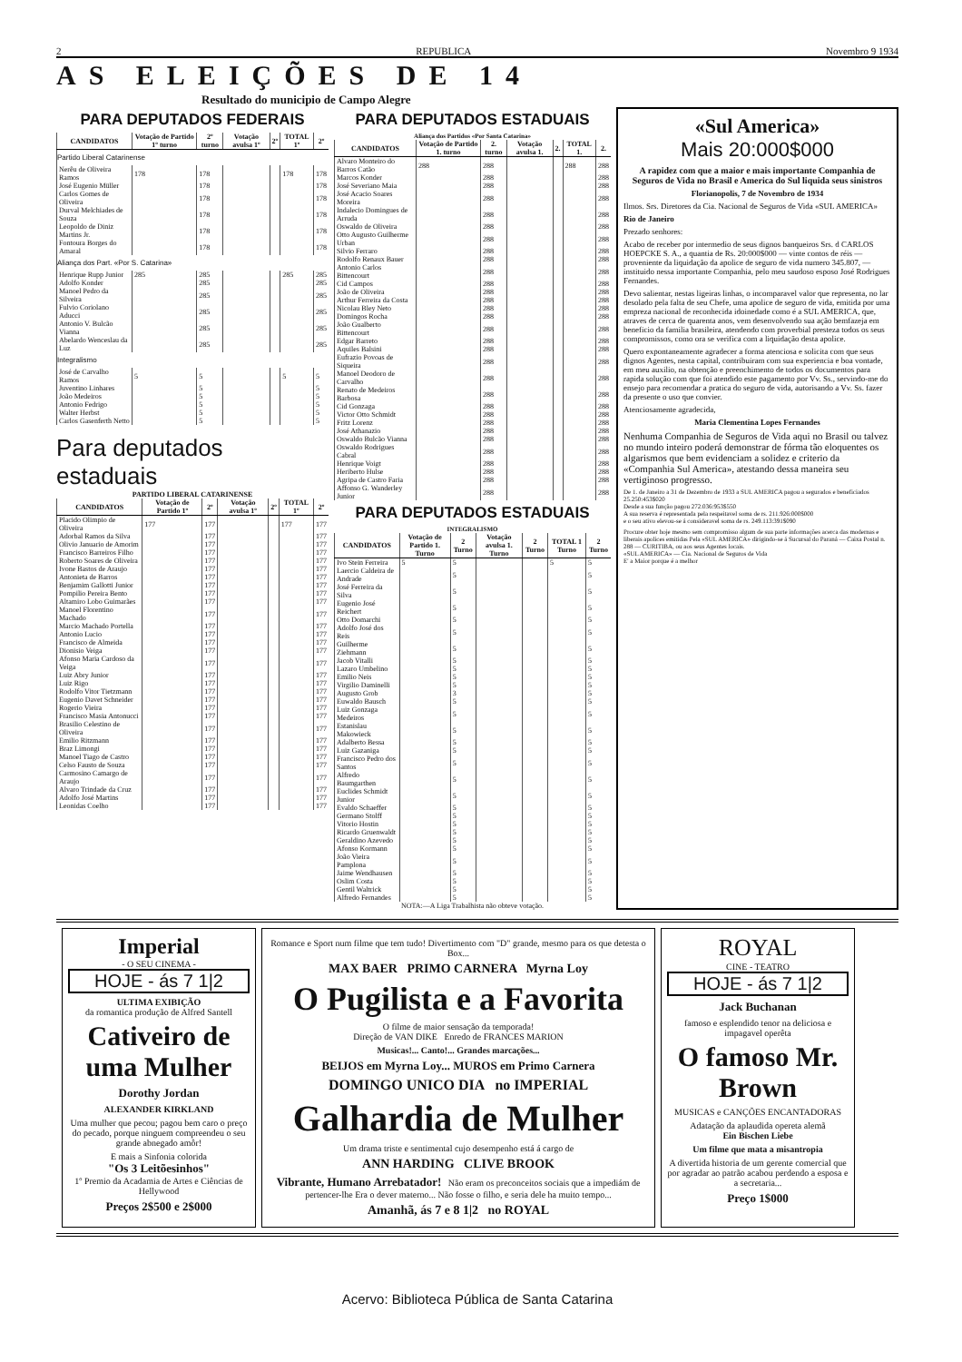2 REPUBLICA Novembro 9 1934
AS ELEIÇÕES DE 14
Resultado do municipio de Campo Alegre
PARA DEPUTADOS FEDERAIS
| CANDIDATOS | Votação de Partido 1º turno | 2º turno | Votação avulsa 1º | 2º | TOTAL 1º | 2º |
| --- | --- | --- | --- | --- | --- | --- |
| Partido Liberal Catarinense | | | | | | |
| Nerêu de Oliveira Ramos | 178 | 178 | | | 178 | 178 |
| José Eugenio Müller | | 178 | | | | 178 |
| Carlos Gomes de Oliveira | | 178 | | | | 178 |
| Durval Melchiades de Souza | | 178 | | | | 178 |
| Leopoldo de Diniz Martins Jr. | | 178 | | | | 178 |
| Fontoura Borges do Amaral | | 178 | | | | 178 |
| Aliança dos Part. «Por S. Catarina» | | | | | | |
| Henrique Rupp Junior | 285 | 285 | | | 285 | 285 |
| Adolfo Konder | | 285 | | | | 285 |
| Manoel Pedro da Silveira | | 285 | | | | 285 |
| Fulvio Coriolano Aducci | | 285 | | | | 285 |
| Antonio V. Bulcão Vianna | | 285 | | | | 285 |
| Abelardo Wenceslau da Luz | | 285 | | | | 285 |
| Integralismo | | | | | | |
| José de Carvalho Ramos | 5 | 5 | | | 5 | 5 |
| Juventino Linhares | | 5 | | | | 5 |
| João Medeiros | | 5 | | | | 5 |
| Antonio Fedrigo | | 5 | | | | 5 |
| Walter Herbst | | 5 | | | | 5 |
| Carlos Gasenferth Netto | | 5 | | | | 5 |
Para deputados estaduais
PARTIDO LIBERAL CATARINENSE
| CANDIDATOS | Votação de Partido 1º | 2º | Votação avulsa 1º | 2º | TOTAL 1º | 2º |
| --- | --- | --- | --- | --- | --- | --- |
| Placido Olimpio de Oliveira | 177 | 177 | | | 177 | 177 |
| Adorbal Ramos da Silva | | 177 | | | | 177 |
| Olivio Januario de Amorim | | 177 | | | | 177 |
| Francisco Barreiros Filho | | 177 | | | | 177 |
| Roberto Soares de Oliveira | | 177 | | | | 177 |
| Ivone Bastos de Araujo | | 177 | | | | 177 |
| Antonieta de Barros | | 177 | | | | 177 |
| Benjamim Gallotti Junior | | 177 | | | | 177 |
| Pompilio Pereira Bento | | 177 | | | | 177 |
| Altamiro Lobo Guimarães | | 177 | | | | 177 |
| Manoel Florentino Machado | | 177 | | | | 177 |
| Marcio Machado Portella | | 177 | | | | 177 |
| Antonio Lucio | | 177 | | | | 177 |
| Francisco de Almeida | | 177 | | | | 177 |
| Dionisio Veiga | | 177 | | | | 177 |
| Afonso Maria Cardoso da Veiga | | 177 | | | | 177 |
| Luiz Abry Junior | | 177 | | | | 177 |
| Luiz Rigo | | 177 | | | | 177 |
| Rodolfo Vitor Tietzmann | | 177 | | | | 177 |
| Eugenio Davet Schneider | | 177 | | | | 177 |
| Rogerio Vieira | | 177 | | | | 177 |
| Francisco Masia Antonucci | | 177 | | | | 177 |
| Brasilio Celestino de Oliveira | | 177 | | | | 177 |
| Emilio Ritzmann | | 177 | | | | 177 |
| Braz Limongi | | 177 | | | | 177 |
| Manoel Tiago de Castro | | 177 | | | | 177 |
| Celso Fausto de Souza | | 177 | | | | 177 |
| Carmosino Camargo de Araujo | | 177 | | | | 177 |
| Alvaro Trindade da Cruz | | 177 | | | | 177 |
| Adolfo José Martins | | 177 | | | | 177 |
| Leonidas Coelho | | 177 | | | | 177 |
PARA DEPUTADOS ESTADUAIS
Aliança dos Partidos «Por Santa Catarina»
| CANDIDATOS | Votação de Partido 1. turno | 2. turno | Votação avulsa 1. | 2. | TOTAL 1. | 2. |
| --- | --- | --- | --- | --- | --- | --- |
| Alvaro Monteiro do Barros Catão | 288 | 288 | | | 288 | 288 |
| Marcos Konder | | 288 | | | | 288 |
| José Severiano Maia | | 288 | | | | 288 |
| José Acacio Soares Moreira | | 288 | | | | 288 |
| Indalecio Domingues de Arruda | | 288 | | | | 288 |
| Oswaldo de Oliveira | | 288 | | | | 288 |
| Otto Augusto Guilherme Urban | | 288 | | | | 288 |
| Silvio Ferraro | | 288 | | | | 288 |
| Rodolfo Renaux Bauer | | 288 | | | | 288 |
| Antonio Carlos Bittencourt | | 288 | | | | 288 |
| Cid Campos | | 288 | | | | 288 |
| João de Oliveira | | 288 | | | | 288 |
| Arthur Ferreira da Costa | | 288 | | | | 288 |
| Nicolau Bley Neto | | 288 | | | | 288 |
| Domingos Rocha | | 288 | | | | 288 |
| João Gualberto Bittencourt | | 288 | | | | 288 |
| Edgar Barreto | | 288 | | | | 288 |
| Aquiles Balsini | | 288 | | | | 288 |
| Eufrazio Povoas de Siqueira | | 288 | | | | 288 |
| Manoel Deodoro de Carvalho | | 288 | | | | 288 |
| Renato de Medeiros Barbosa | | 288 | | | | 288 |
| Cid Gonzaga | | 288 | | | | 288 |
| Victor Otto Schmidt | | 288 | | | | 288 |
| Fritz Lorenz | | 288 | | | | 288 |
| José Athanazio | | 288 | | | | 288 |
| Oswaldo Bulcão Vianna | | 288 | | | | 288 |
| Oswaldo Rodrigues Cabral | | 288 | | | | 288 |
| Henrique Voigt | | 288 | | | | 288 |
| Heriberto Hulse | | 288 | | | | 288 |
| Agripa de Castro Faria | | 288 | | | | 288 |
| Affonso G. Wanderley Junior | | 288 | | | | 288 |
PARA DEPUTADOS ESTADUAIS
INTEGRALISMO
| CANDIDATOS | Votação de Partido 1. Turno | 2 Turno | Votação avulsa 1. Turno | 2 Turno | TOTAL 1 Turno | 2 Turno |
| --- | --- | --- | --- | --- | --- | --- |
| Ivo Stein Ferreira | 5 | 5 | | | 5 | 5 |
| Laercio Caldeira de Andrade | | 5 | | | | 5 |
| José Ferreira da Silva | | 5 | | | | 5 |
| Eugenio José Reichert | | 5 | | | | 5 |
| Otto Domarchi | | 5 | | | | 5 |
| Adolfo José dos Reis | | 5 | | | | 5 |
| Guilherme Ziehmann | | 5 | | | | 5 |
| Jacob Vitalli | | 5 | | | | 5 |
| Lazaro Umbelino | | 5 | | | | 5 |
| Emilio Neis | | 5 | | | | 5 |
| Virgilio Daminelli | | 5 | | | | 5 |
| Augusto Grob | | 3 | | | | 5 |
| Euwaldo Bausch | | 5 | | | | 5 |
| Luiz Gonzaga Medeiros | | 5 | | | | 5 |
| Estanislau Makowieck | | 5 | | | | 5 |
| Adalberto Bessa | | 5 | | | | 5 |
| Luiz Gazaniga | | 5 | | | | 5 |
| Francisco Pedro dos Santos | | 5 | | | | 5 |
| Alfredo Baumgarthen | | 5 | | | | 5 |
| Euclides Schmidt Junior | | 5 | | | | 5 |
| Evaldo Schaeffer | | 5 | | | | 5 |
| Germano Stolff | | 5 | | | | 5 |
| Vitorio Hostin | | 5 | | | | 5 |
| Ricardo Gruenwaldt | | 5 | | | | 5 |
| Geraldino Azevedo | | 5 | | | | 5 |
| Afonso Kormann | | 5 | | | | 5 |
| João Vieira Pamplona | | 5 | | | | 5 |
| Jaime Wendhausen | | 5 | | | | 5 |
| Oslim Costa | | 5 | | | | 5 |
| Gentil Waltrick | | 5 | | | | 5 |
| Alfredo Fernandes | | 5 | | | | 5 |
NOTA:—A Liga Trabalhista não obteve votação.
«Sul America»
Mais 20:000$000
A rapidez com que a maior e mais importante Companhia de Seguros de Vida no Brasil e America do Sul liquida seus sinistros
Florianopolis, 7 de Novembro de 1934
Ilmos. Srs. Diretores da Cia. Nacional de Seguros de Vida «SUL AMERICA»
Rio de Janeiro
Prezado senhores:
Acabo de receber por intermedio de seus dignos banqueiros Srs. d CARLOS HOEPCKE S. A., a quantia de Rs. 20:000$000 — vinte contos de réis — proveniente da liquidação da apolice de seguro de vida numero 345.807, — instituido nessa importante Companhia, pelo meu saudoso esposo José Rodrigues Fernandes.
Devo salientar, nestas ligeiras linhas, o incomparavel valor que representa, no lar desolado pela falta de seu Chefe, uma apolice de seguro de vida, emitida por uma empreza nacional de reconhecida idoinedade como é a SUL AMERICA, que, atraves de cerca de quarenta anos, vem desenvolvendo sua ação bemfazeja em beneficio da familia brasileira, atendendo com proverbial presteza todos os seus compromissos, como ora se verifica com a liquidação desta apolice.
Quero expontaneamente agradecer a forma atenciosa e solicita com que seus dignos Agentes, nesta capital, contribuiram com sua experiencia e boa vontade, em meu auxilio, na obtenção e preenchimento de todos os documentos para rapida solução com que foi atendido este pagamento por Vv. Ss., servindo-me do ensejo para recomendar a pratica do seguro de vida, autorisando a Vv. Ss. fazer da presente o uso que convier.
Atenciosamente agradecida,
Maria Clementina Lopes Fernandes
Nenhuma Companhia de Seguros de Vida aqui no Brasil ou talvez no mundo inteiro poderá demonstrar de fórma tão eloquentes os algarismos que bem evidenciam a solidez e criterio da «Companhia Sul America», atestando dessa maneira seu vertiginoso progresso.
De 1. de Janeiro a 31 de Dezembro de 1933 a SUL AMERICA pagou a segurados e beneficiados 25.250:453$020
Desde a sua função pagou 272.036:953$550
A sua reserva é representada pela respeitavel soma de rs. 211.926:000$000
e o seu ativo elevou-se á consideravel soma de rs. 249.113:391$090
Procure obter hoje mesmo sem compromisso algum de sua parte informações acerca das modernas e liberais apolices emitidas Pela «SUL AMERICA» dirigindo-se á Sucursal do Paraná — Caixa Postal n. 288 — CURITIBA, ou aos seus Agentes locais.
«SUL AMERICA» — Cia. Nacional de Seguros de Vida
E' a Maior porque é a melhor
Imperial
- O SEU CINEMA -
HOJE - ás 7 1|2
ULTIMA EXIBIÇÃO
da romantica produção de Alfred Santell
Cativeiro de uma Mulher
Dorothy Jordan
ALEXANDER KIRKLAND
Uma mulher que pecou; pagou bem caro o preço do pecado, porque ninguem compreendeu o seu grande abnegado amôr!
E mais a Sinfonia colorida
"Os 3 Leitõesinhos"
1º Premio da Acadamia de Artes e Ciências de Hellywood
Preços 2$500 e 2$000
Romance e Sport num filme que tem tudo! Divertimento com "D" grande, mesmo para os que detesta o Box...
MAX BAER PRIMO CARNERA Myrna Loy
O Pugilista e a Favorita
O filme de maior sensação da temporada!
Direção de VAN DIKE Enredo de FRANCES MARION
Musicas!... Canto!... Grandes marcações...
BEIJOS em Myrna Loy... MUROS em Primo Carnera
DOMINGO UNICO DIA no IMPERIAL
Galhardia de Mulher
Um drama triste e sentimental cujo desempenho está á cargo de
ANN HARDING CLIVE BROOK
Vibrante, Humano Arrebatador! Não eram os preconceitos sociais que a impediám de pertencer-lhe Era o dever materno... Não fosse o filho, e seria dele ha muito tempo...
Amanhã, ás 7 e 8 1|2 no ROYAL
ROYAL
CINE - TEATRO
HOJE - ás 7 1|2
Jack Buchanan
famoso e esplendido tenor na deliciosa e impagavel operêta
O famoso Mr. Brown
MUSICAS e CANÇÕES ENCANTADORAS
Adatação da aplaudida opereta alemã
Ein Bischen Liebe
Um filme que mata a misantropia
A divertida historia de um gerente comercial que por agradar ao patrão acabou perdendo a esposa e a secretaria...
Preço 1$000
Acervo: Biblioteca Pública de Santa Catarina